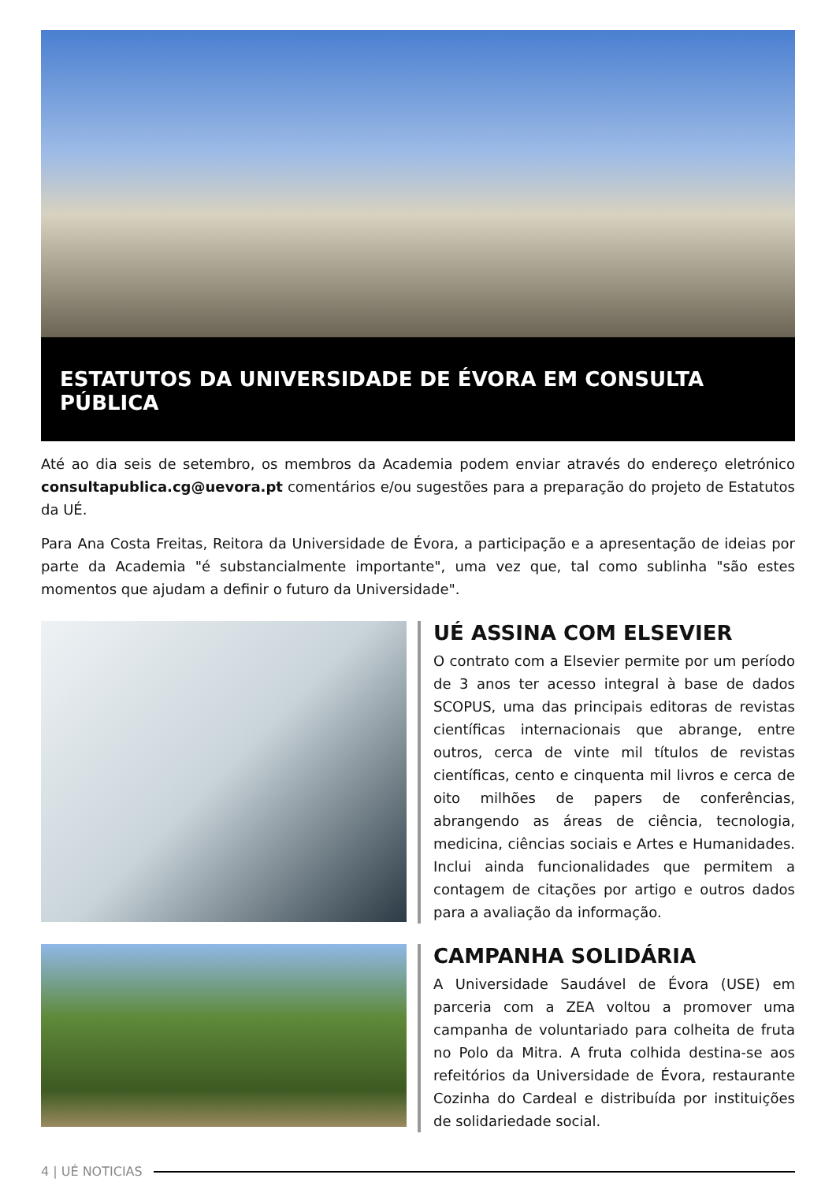ESTATUTOS DA UNIVERSIDADE DE ÉVORA EM CONSULTA PÚBLICA
Até ao dia seis de setembro, os membros da Academia podem enviar através do endereço eletrónico consultapublica.cg@uevora.pt comentários e/ou sugestões para a preparação do projeto de Estatutos da UÉ.
Para Ana Costa Freitas, Reitora da Universidade de Évora, a participação e a apresentação de ideias por parte da Academia "é substancialmente importante", uma vez que, tal como sublinha "são estes momentos que ajudam a definir o futuro da Universidade".
UÉ ASSINA COM ELSEVIER
O contrato com a Elsevier permite por um período de 3 anos ter acesso integral à base de dados SCOPUS, uma das principais editoras de revistas científicas internacionais que abrange, entre outros, cerca de vinte mil títulos de revistas científicas, cento e cinquenta mil livros e cerca de oito milhões de papers de conferências, abrangendo as áreas de ciência, tecnologia, medicina, ciências sociais e Artes e Humanidades. Inclui ainda funcionalidades que permitem a contagem de citações por artigo e outros dados para a avaliação da informação.
CAMPANHA SOLIDÁRIA
A Universidade Saudável de Évora (USE) em parceria com a ZEA voltou a promover uma campanha de voluntariado para colheita de fruta no Polo da Mitra. A fruta colhida destina-se aos refeitórios da Universidade de Évora, restaurante Cozinha do Cardeal e distribuída por instituições de solidariedade social.
4 | UÉ NOTICIAS